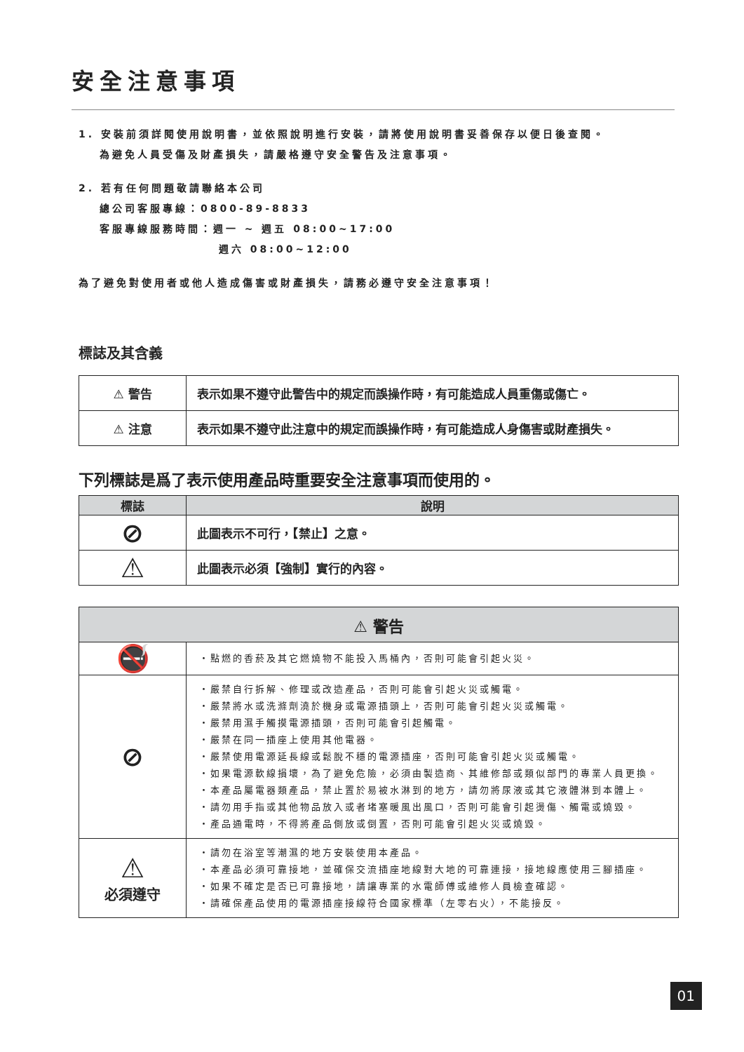安全注意事項
1. 安裝前須詳閱使用說明書，並依照說明進行安裝，請將使用說明書妥善保存以便日後查閱。
為避免人員受傷及財產損失，請嚴格遵守安全警告及注意事項。
2. 若有任何問題敬請聯絡本公司
總公司客服專線：0800-89-8833
客服專線服務時間：週一 ~ 週五 08:00~17:00
週六 08:00~12:00
為了避免對使用者或他人造成傷害或財產損失，請務必遵守安全注意事項！
標誌及其含義
| ⚠ 警告 | 表示如果不遵守此警告中的規定而誤操作時，有可能造成人員重傷或傷亡。 |
| ⚠ 注意 | 表示如果不遵守此注意中的規定而誤操作時，有可能造成人身傷害或財產損失。 |
下列標誌是爲了表示使用產品時重要安全注意事項而使用的。
| 標誌 | 說明 |
| --- | --- |
| ⊘ | 此圖表示不可行，【禁止】之意。 |
| ⚠ | 此圖表示必須【強制】實行的內容。 |
| ⚠ 警告 | |
| --- | --- |
| 🚭 | ・點燃的香菸及其它燃燒物不能投入馬桶內，否則可能會引起火災。 |
| ⊘ | ・嚴禁自行拆解、修理或改造產品，否則可能會引起火災或觸電。 ・嚴禁將水或洗滌劑澆於機身或電源插頭上，否則可能會引起火災或觸電。 ・嚴禁用濕手觸摸電源插頭，否則可能會引起觸電。 ・嚴禁在同一插座上使用其他電器。 ・嚴禁使用電源延長線或鬆脫不穩的電源插座，否則可能會引起火災或觸電。 ・如果電源軟線損壞，為了避免危險，必須由製造商、其維修部或類似部門的專業人員更換。 ・本產品屬電器類產品，禁止置於易被水淋到的地方，請勿將尿液或其它液體淋到本體上。 ・請勿用手指或其他物品放入或者堵塞暖風出風口，否則可能會引起燙傷、觸電或燒毀。 ・產品通電時，不得將產品側放或倒置，否則可能會引起火災或燒毀。 |
| ⚠ 必須遵守 | ・請勿在浴室等潮濕的地方安裝使用本產品。 ・本產品必須可靠接地，並確保交流插座地線對大地的可靠連接，接地線應使用三腳插座。 ・如果不確定是否已可靠接地，請讓專業的水電師傅或維修人員檢查確認。 ・請確保產品使用的電源插座接線符合國家標準（左零右火），不能接反。 |
01